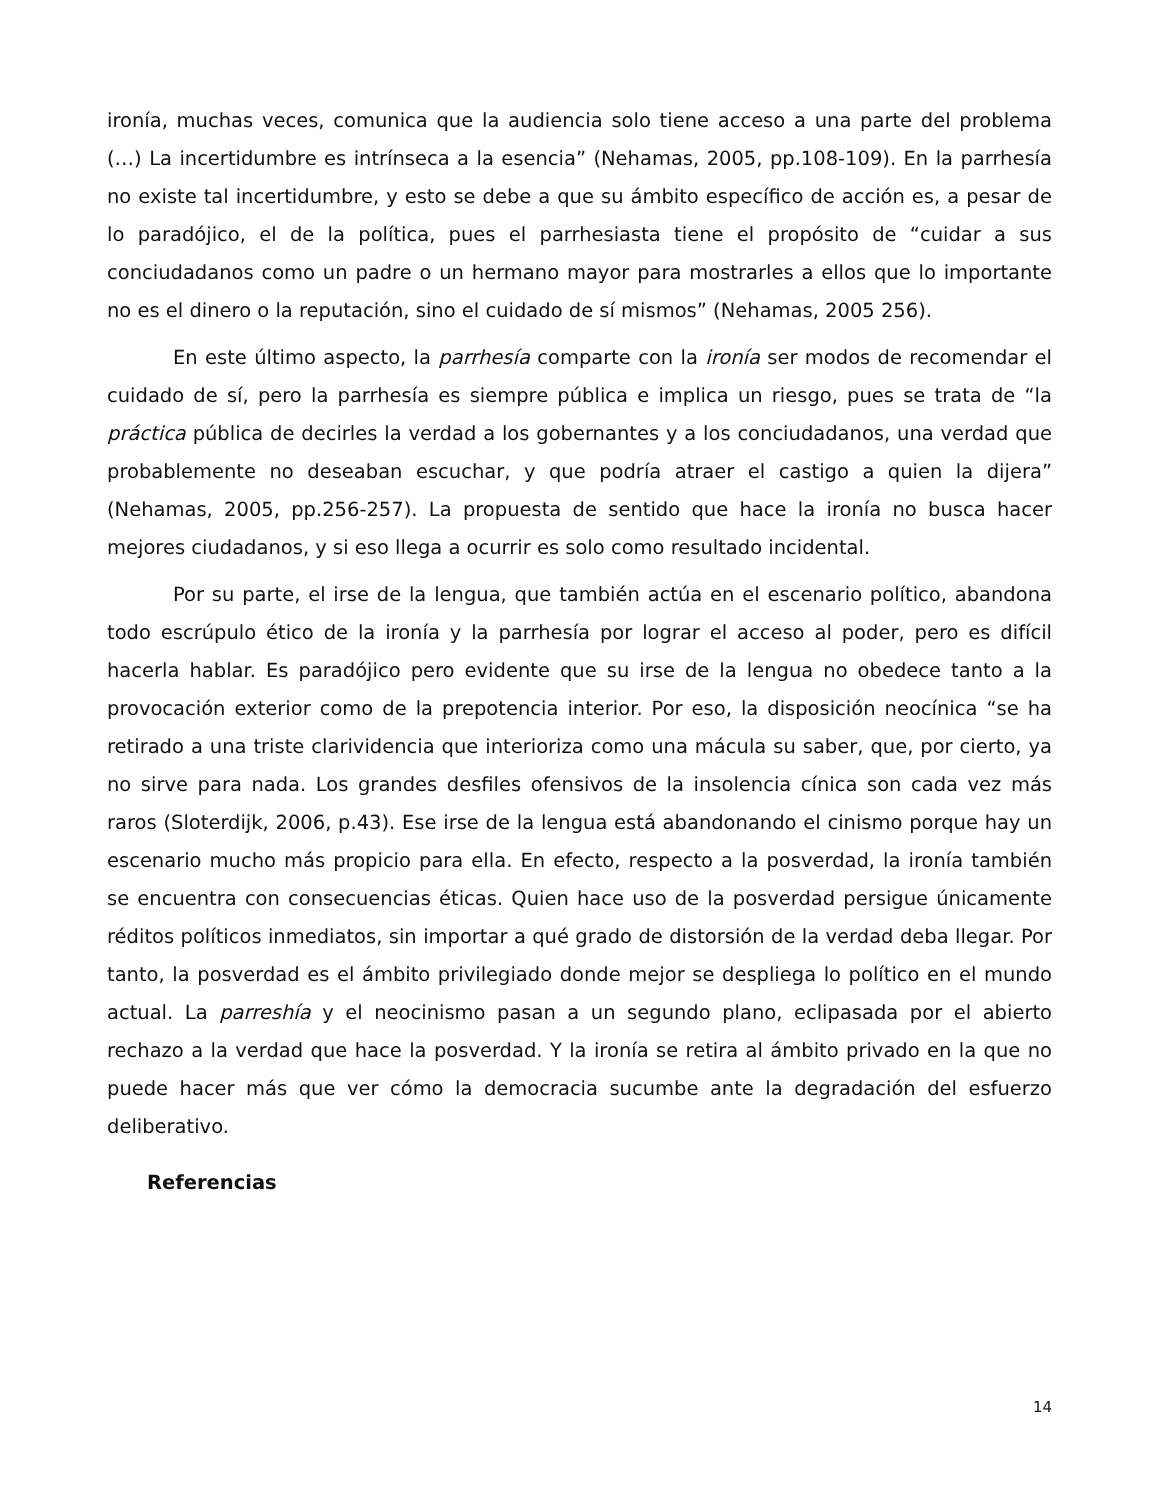ironía, muchas veces, comunica que la audiencia solo tiene acceso a una parte del problema (…) La incertidumbre es intrínseca a la esencia” (Nehamas, 2005, pp.108-109). En la parrhesía no existe tal incertidumbre, y esto se debe a que su ámbito específico de acción es, a pesar de lo paradójico, el de la política, pues el parrhesiasta tiene el propósito de “cuidar a sus conciudadanos como un padre o un hermano mayor para mostrarles a ellos que lo importante no es el dinero o la reputación, sino el cuidado de sí mismos” (Nehamas, 2005 256).
En este último aspecto, la parrhesía comparte con la ironía ser modos de recomendar el cuidado de sí, pero la parrhesía es siempre pública e implica un riesgo, pues se trata de “la práctica pública de decirles la verdad a los gobernantes y a los conciudadanos, una verdad que probablemente no deseaban escuchar, y que podría atraer el castigo a quien la dijera” (Nehamas, 2005, pp.256-257). La propuesta de sentido que hace la ironía no busca hacer mejores ciudadanos, y si eso llega a ocurrir es solo como resultado incidental.
Por su parte, el irse de la lengua, que también actúa en el escenario político, abandona todo escrúpulo ético de la ironía y la parrhesía por lograr el acceso al poder, pero es difícil hacerla hablar. Es paradójico pero evidente que su irse de la lengua no obedece tanto a la provocación exterior como de la prepotencia interior. Por eso, la disposición neocínica “se ha retirado a una triste clarividencia que interioriza como una mácula su saber, que, por cierto, ya no sirve para nada. Los grandes desfiles ofensivos de la insolencia cínica son cada vez más raros (Sloterdijk, 2006, p.43). Ese irse de la lengua está abandonando el cinismo porque hay un escenario mucho más propicio para ella. En efecto, respecto a la posverdad, la ironía también se encuentra con consecuencias éticas. Quien hace uso de la posverdad persigue únicamente réditos políticos inmediatos, sin importar a qué grado de distorsión de la verdad deba llegar. Por tanto, la posverdad es el ámbito privilegiado donde mejor se despliega lo político en el mundo actual. La parreshía y el neocinismo pasan a un segundo plano, eclipasada por el abierto rechazo a la verdad que hace la posverdad. Y la ironía se retira al ámbito privado en la que no puede hacer más que ver cómo la democracia sucumbe ante la degradación del esfuerzo deliberativo.
Referencias
14